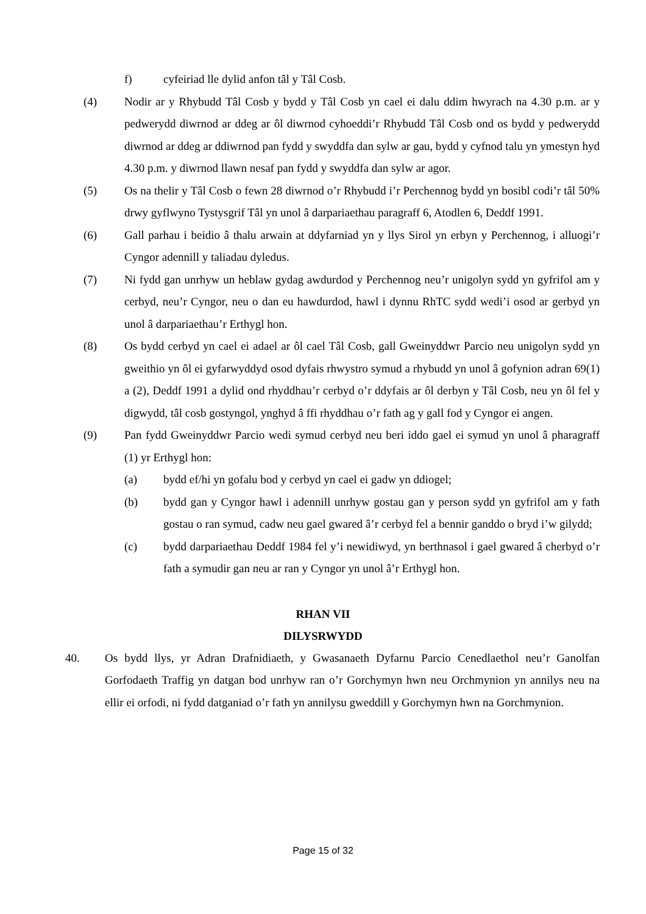f) cyfeiriad lle dylid anfon tâl y Tâl Cosb.
(4) Nodir ar y Rhybudd Tâl Cosb y bydd y Tâl Cosb yn cael ei dalu ddim hwyrach na 4.30 p.m. ar y pedwerydd diwrnod ar ddeg ar ôl diwrnod cyhoeddi’r Rhybudd Tâl Cosb ond os bydd y pedwerydd diwrnod ar ddeg ar ddiwrnod pan fydd y swyddfa dan sylw ar gau, bydd y cyfnod talu yn ymestyn hyd 4.30 p.m. y diwrnod llawn nesaf pan fydd y swyddfa dan sylw ar agor.
(5) Os na thelir y Tâl Cosb o fewn 28 diwrnod o’r Rhybudd i’r Perchennog bydd yn bosibl codi’r tâl 50% drwy gyflwyno Tystysgrif Tâl yn unol â darpariaethau paragraff 6, Atodlen 6, Deddf 1991.
(6) Gall parhau i beidio â thalu arwain at ddyfarniad yn y llys Sirol yn erbyn y Perchennog, i alluogi’r Cyngor adennill y taliadau dyledus.
(7) Ni fydd gan unrhyw un heblaw gydag awdurdod y Perchennog neu’r unigolyn sydd yn gyfrifol am y cerbyd, neu’r Cyngor, neu o dan eu hawdurdod, hawl i dynnu RhTC sydd wedi’i osod ar gerbyd yn unol â darpariaethau’r Erthygl hon.
(8) Os bydd cerbyd yn cael ei adael ar ôl cael Tâl Cosb, gall Gweinyddwr Parcio neu unigolyn sydd yn gweithio yn ôl ei gyfarwyddyd osod dyfais rhwystro symud a rhybudd yn unol â gofynion adran 69(1) a (2), Deddf 1991 a dylid ond rhyddhau’r cerbyd o’r ddyfais ar ôl derbyn y Tâl Cosb, neu yn ôl fel y digwydd, tâl cosb gostyngol, ynghyd â ffi rhyddhau o’r fath ag y gall fod y Cyngor ei angen.
(9) Pan fydd Gweinyddwr Parcio wedi symud cerbyd neu beri iddo gael ei symud yn unol â pharagraff (1) yr Erthygl hon:
(a) bydd ef/hi yn gofalu bod y cerbyd yn cael ei gadw yn ddiogel;
(b) bydd gan y Cyngor hawl i adennill unrhyw gostau gan y person sydd yn gyfrifol am y fath gostau o ran symud, cadw neu gael gwared â’r cerbyd fel a bennir ganddo o bryd i’w gilydd;
(c) bydd darpariaethau Deddf 1984 fel y’i newidiwyd, yn berthnasol i gael gwared â cherbyd o’r fath a symudir gan neu ar ran y Cyngor yn unol â’r Erthygl hon.
RHAN VII
DILYSRWYDD
40. Os bydd llys, yr Adran Drafnidiaeth, y Gwasanaeth Dyfarnu Parcio Cenedlaethol neu’r Ganolfan Gorfodaeth Traffig yn datgan bod unrhyw ran o’r Gorchymyn hwn neu Orchmynion yn annilys neu na ellir ei orfodi, ni fydd datganiad o’r fath yn annilysu gweddill y Gorchymyn hwn na Gorchmynion.
Page 15 of 32